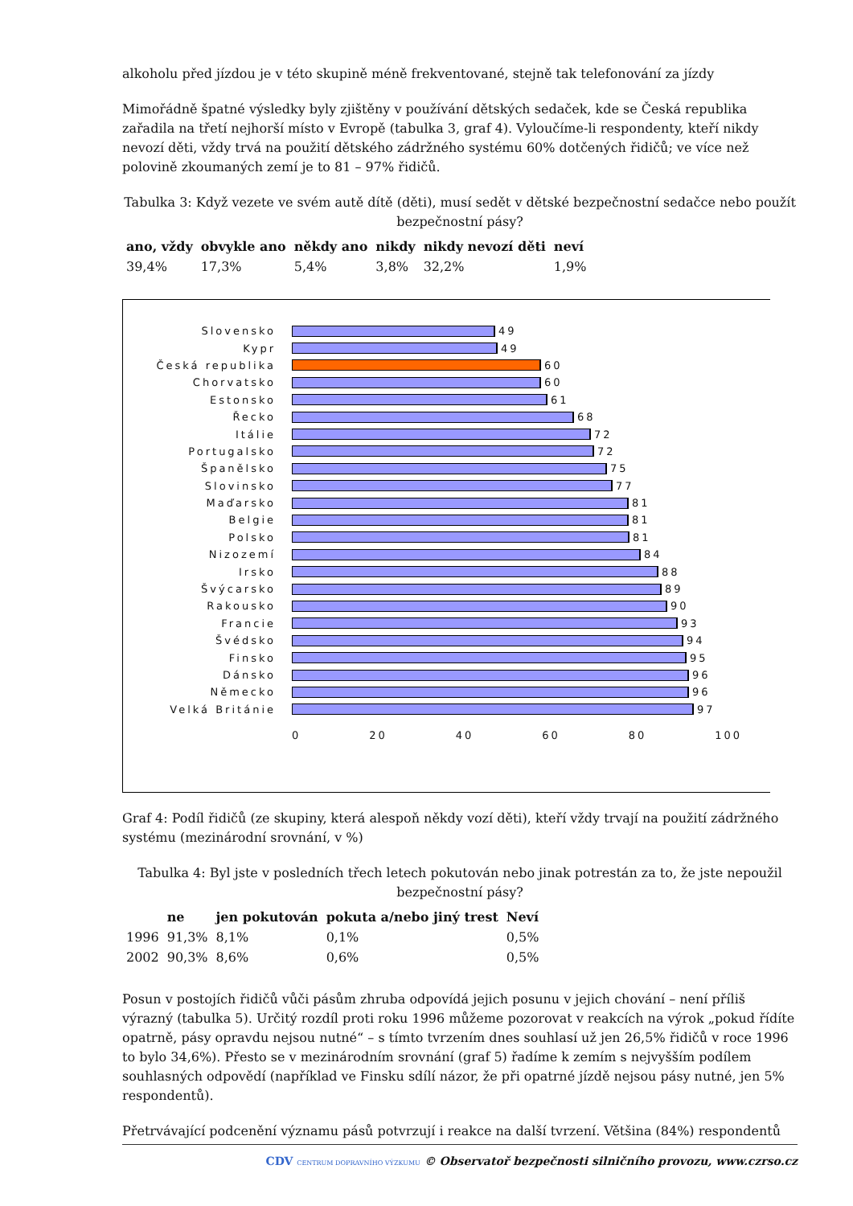alkoholu před jízdou je v této skupině méně frekventované, stejně tak telefonování za jízdy
Mimořádně špatné výsledky byly zjištěny v používání dětských sedaček, kde se Česká republika zařadila na třetí nejhorší místo v Evropě (tabulka 3, graf 4). Vyloučíme-li respondenty, kteří nikdy nevozí děti, vždy trvá na použití dětského zádržného systému 60% dotčených řidičů; ve více než polovině zkoumaných zemí je to 81 – 97% řidičů.
Tabulka 3: Když vezete ve svém autě dítě (děti), musí sedět v dětské bezpečnostní sedačce nebo použít bezpečnostní pásy?
| ano, vždy | obvykle ano | někdy ano | nikdy | nikdy nevozí děti | neví |
| --- | --- | --- | --- | --- | --- |
| 39,4% | 17,3% | 5,4% | 3,8% | 32,2% | 1,9% |
Slovensko 49
Kypr 49
Česká republika 60
Chorvatsko 60
Estonsko 61
Řecko 68
Itálie 72
Portugalsko 72
Španělsko 75
Slovinsko 77
Maďarsko 81
Belgie 81
Polsko 81
Nizozemí 84
Irsko 88
Švýcarsko 89
Rakousko 90
Francie 93
Švédsko 94
Finsko 95
Dánsko 96
Německo 96
Velká Británie 97
0 20 40 60 80 100
Graf 4: Podíl řidičů (ze skupiny, která alespoň někdy vozí děti), kteří vždy trvají na použití zádržného systému (mezinárodní srovnání, v %)
Tabulka 4: Byl jste v posledních třech letech pokutován nebo jinak potrestán za to, že jste nepoužil bezpečnostní pásy?
| | ne | jen pokutován | pokuta a/nebo jiný trest | Neví |
| --- | --- | --- | --- | --- |
| 1996 | 91,3% | 8,1% | 0,1% | 0,5% |
| 2002 | 90,3% | 8,6% | 0,6% | 0,5% |
Posun v postojích řidičů vůči pásům zhruba odpovídá jejich posunu v jejich chování – není příliš výrazný (tabulka 5). Určitý rozdíl proti roku 1996 můžeme pozorovat v reakcích na výrok „pokud řídíte opatrně, pásy opravdu nejsou nutné“ – s tímto tvrzením dnes souhlasí už jen 26,5% řidičů v roce 1996 to bylo 34,6%). Přesto se v mezinárodním srovnání (graf 5) řadíme k zemím s nejvyšším podílem souhlasných odpovědí (například ve Finsku sdílí názor, že při opatrné jízdě nejsou pásy nutné, jen 5% respondentů).
Přetrvávající podcenění významu pásů potvrzují i reakce na další tvrzení. Většina (84%) respondentů
CDV CENTRUM DOPRAVNÍHO VÝZKUMU © Observatoř bezpečnosti silničního provozu, www.czrso.cz